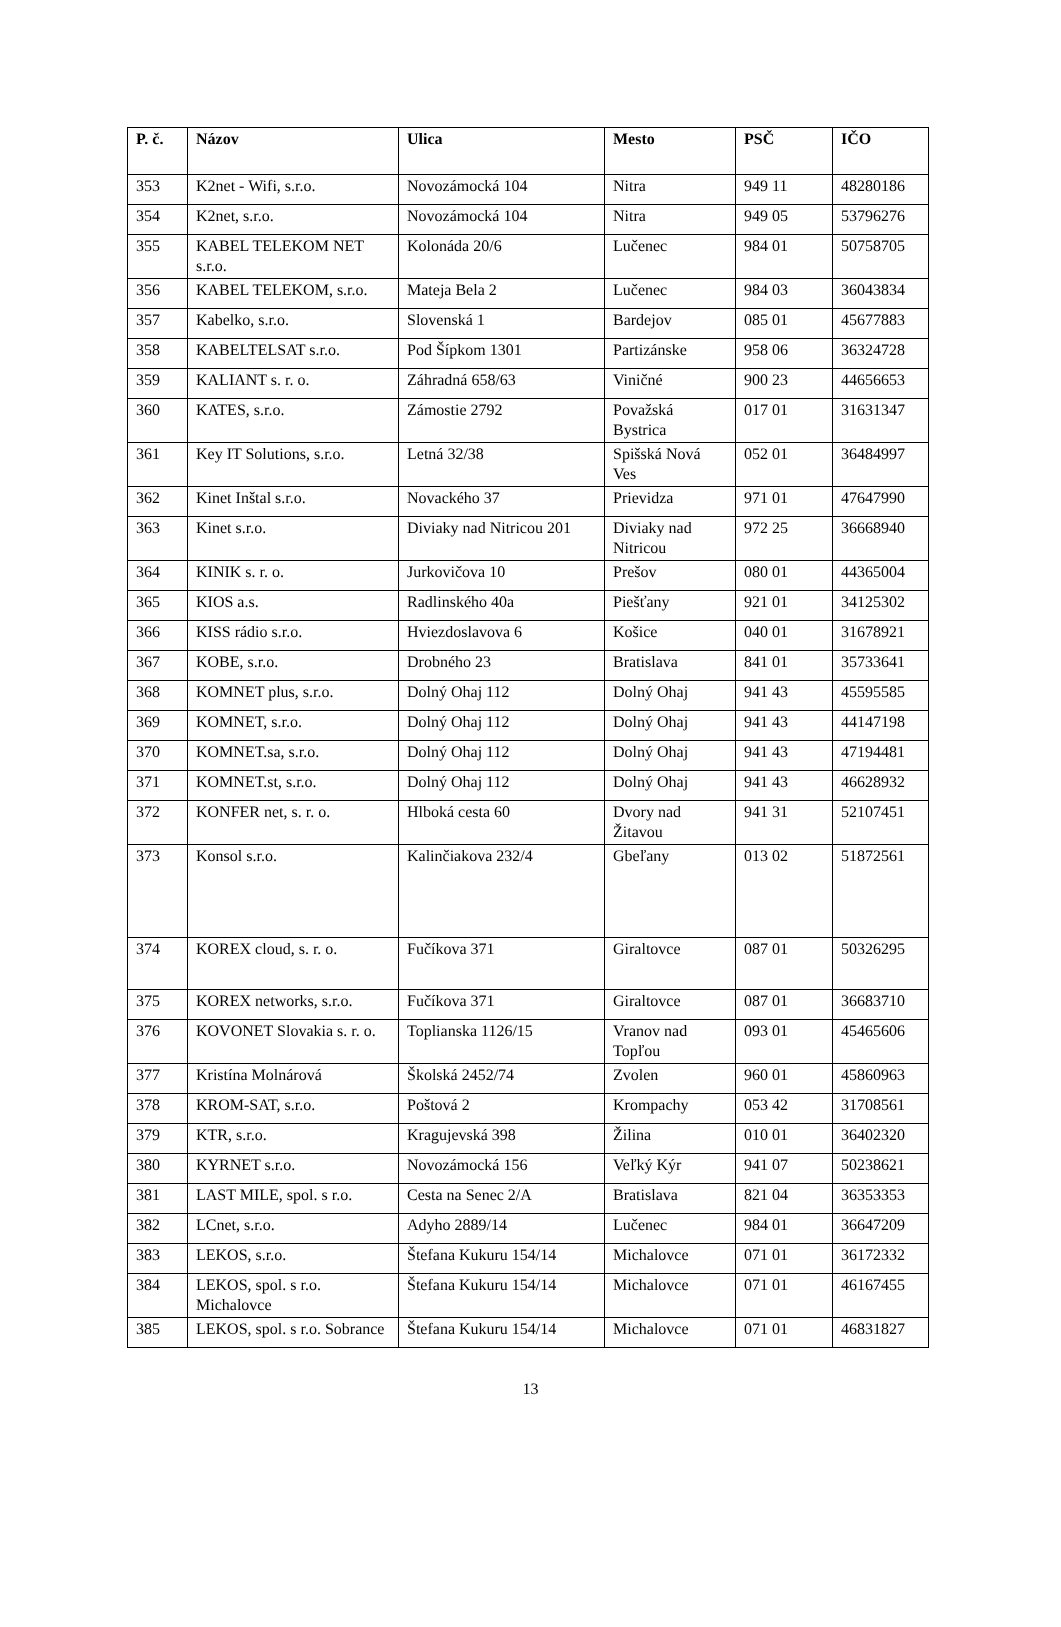| P. č. | Názov | Ulica | Mesto | PSČ | IČO |
| --- | --- | --- | --- | --- | --- |
| 353 | K2net - Wifi, s.r.o. | Novozámocká 104 | Nitra | 949 11 | 48280186 |
| 354 | K2net, s.r.o. | Novozámocká 104 | Nitra | 949 05 | 53796276 |
| 355 | KABEL TELEKOM NET s.r.o. | Kolonáda 20/6 | Lučenec | 984 01 | 50758705 |
| 356 | KABEL TELEKOM, s.r.o. | Mateja Bela 2 | Lučenec | 984 03 | 36043834 |
| 357 | Kabelko, s.r.o. | Slovenská 1 | Bardejov | 085 01 | 45677883 |
| 358 | KABELTELSAT s.r.o. | Pod Šípkom 1301 | Partizánske | 958 06 | 36324728 |
| 359 | KALIANT s. r. o. | Záhradná 658/63 | Viničné | 900 23 | 44656653 |
| 360 | KATES, s.r.o. | Zámostie 2792 | Považská Bystrica | 017 01 | 31631347 |
| 361 | Key IT Solutions, s.r.o. | Letná 32/38 | Spišská Nová Ves | 052 01 | 36484997 |
| 362 | Kinet Inštal s.r.o. | Novackého 37 | Prievidza | 971 01 | 47647990 |
| 363 | Kinet s.r.o. | Diviaky nad Nitricou 201 | Diviaky nad Nitricou | 972 25 | 36668940 |
| 364 | KINIK s. r. o. | Jurkovičova 10 | Prešov | 080 01 | 44365004 |
| 365 | KIOS a.s. | Radlinského 40a | Piešťany | 921 01 | 34125302 |
| 366 | KISS rádio s.r.o. | Hviezdoslavova 6 | Košice | 040 01 | 31678921 |
| 367 | KOBE, s.r.o. | Drobného 23 | Bratislava | 841 01 | 35733641 |
| 368 | KOMNET plus, s.r.o. | Dolný Ohaj 112 | Dolný Ohaj | 941 43 | 45595585 |
| 369 | KOMNET, s.r.o. | Dolný Ohaj 112 | Dolný Ohaj | 941 43 | 44147198 |
| 370 | KOMNET.sa, s.r.o. | Dolný Ohaj 112 | Dolný Ohaj | 941 43 | 47194481 |
| 371 | KOMNET.st, s.r.o. | Dolný Ohaj 112 | Dolný Ohaj | 941 43 | 46628932 |
| 372 | KONFER net, s. r. o. | Hlboká cesta 60 | Dvory nad Žitavou | 941 31 | 52107451 |
| 373 | Konsol s.r.o. | Kalinčiakova 232/4 | Gbeľany | 013 02 | 51872561 |
| 374 | KOREX cloud, s. r. o. | Fučíkova 371 | Giraltovce | 087 01 | 50326295 |
| 375 | KOREX networks, s.r.o. | Fučíkova 371 | Giraltovce | 087 01 | 36683710 |
| 376 | KOVONET Slovakia s. r. o. | Toplianska 1126/15 | Vranov nad Topľou | 093 01 | 45465606 |
| 377 | Kristína Molnárová | Školská 2452/74 | Zvolen | 960 01 | 45860963 |
| 378 | KROM-SAT, s.r.o. | Poštová 2 | Krompachy | 053 42 | 31708561 |
| 379 | KTR, s.r.o. | Kragujevská 398 | Žilina | 010 01 | 36402320 |
| 380 | KYRNET s.r.o. | Novozámocká 156 | Veľký Kýr | 941 07 | 50238621 |
| 381 | LAST MILE, spol. s r.o. | Cesta na Senec 2/A | Bratislava | 821 04 | 36353353 |
| 382 | LCnet, s.r.o. | Adyho 2889/14 | Lučenec | 984 01 | 36647209 |
| 383 | LEKOS, s.r.o. | Štefana Kukuru 154/14 | Michalovce | 071 01 | 36172332 |
| 384 | LEKOS, spol. s r.o. Michalovce | Štefana Kukuru 154/14 | Michalovce | 071 01 | 46167455 |
| 385 | LEKOS, spol. s r.o. Sobrance | Štefana Kukuru 154/14 | Michalovce | 071 01 | 46831827 |
13